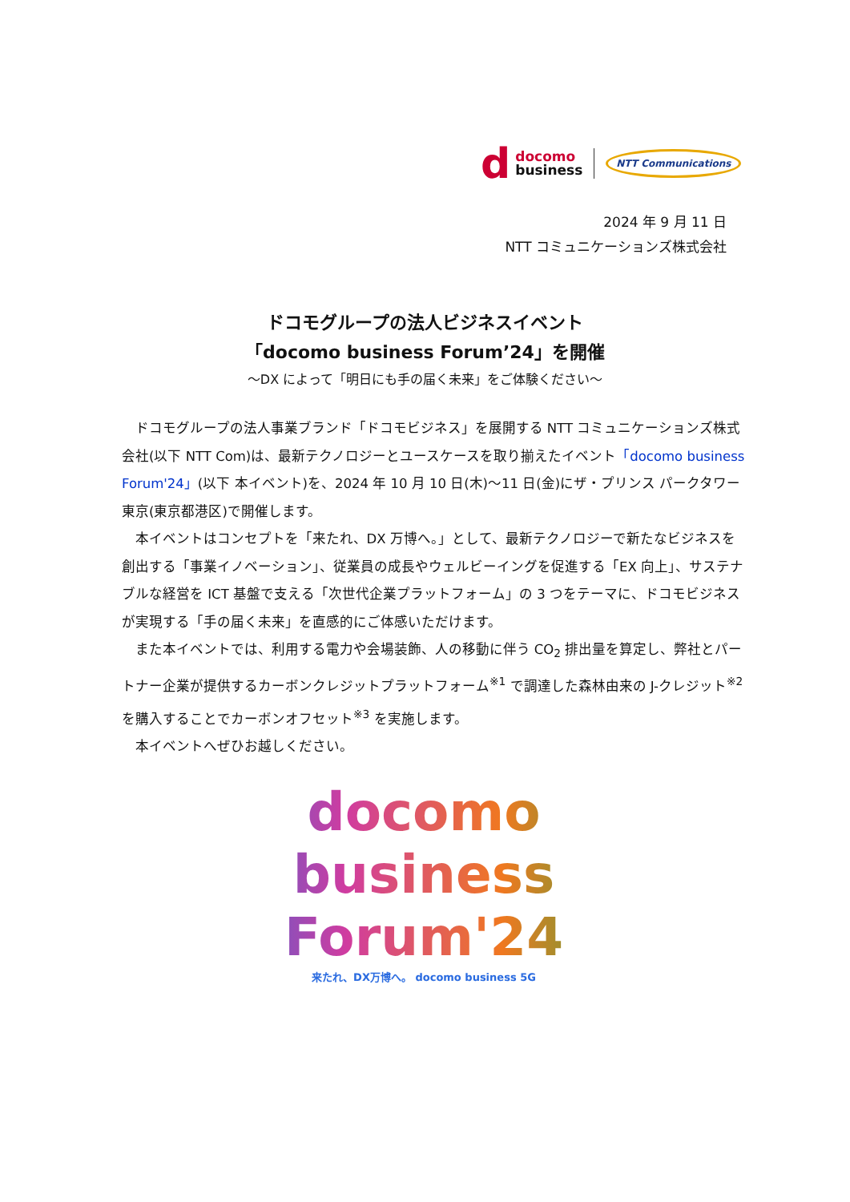d
docomo
business
NTT Communications
2024 年 9 月 11 日
NTT コミュニケーションズ株式会社
ドコモグループの法人ビジネスイベント
「docomo business Forum’24」を開催
～DX によって「明日にも手の届く未来」をご体験ください～
ドコモグループの法人事業ブランド「ドコモビジネス」を展開する NTT コミュニケーションズ株式会社(以下 NTT Com)は、最新テクノロジーとユースケースを取り揃えたイベント「docomo business Forum'24」(以下 本イベント)を、2024 年 10 月 10 日(木)～11 日(金)にザ・プリンス パークタワー東京(東京都港区)で開催します。
本イベントはコンセプトを「来たれ、DX 万博へ。」として、最新テクノロジーで新たなビジネスを創出する「事業イノベーション」、従業員の成長やウェルビーイングを促進する「EX 向上」、サステナブルな経営を ICT 基盤で支える「次世代企業プラットフォーム」の 3 つをテーマに、ドコモビジネスが実現する「手の届く未来」を直感的にご体感いただけます。
また本イベントでは、利用する電力や会場装飾、人の移動に伴う CO<sub>2</sub> 排出量を算定し、弊社とパートナー企業が提供するカーボンクレジットプラットフォーム<sup>※1</sup> で調達した森林由来の J-クレジット<sup>※2</sup> を購入することでカーボンオフセット<sup>※3</sup> を実施します。
本イベントへぜひお越しください。
docomo
business
Forum'24
来たれ、DX万博へ。 docomo business 5G